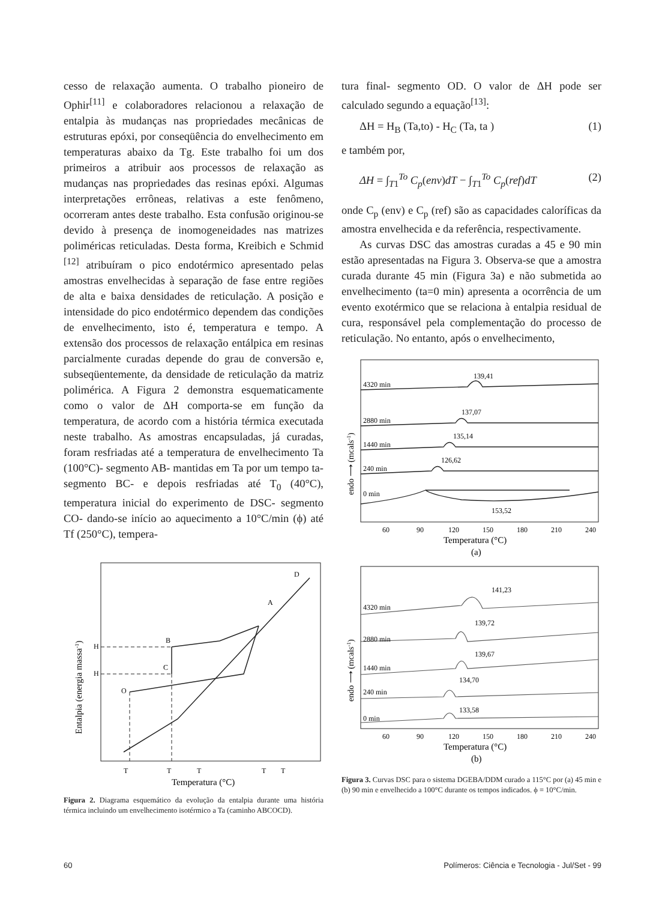cesso de relaxação aumenta. O trabalho pioneiro de Ophir<sup>[11]</sup> e colaboradores relacionou a relaxação de entalpia às mudanças nas propriedades mecânicas de estruturas epóxi, por conseqüência do envelhecimento em temperaturas abaixo da Tg. Este trabalho foi um dos primeiros a atribuir aos processos de relaxação as mudanças nas propriedades das resinas epóxi. Algumas interpretações errôneas, relativas a este fenômeno, ocorreram antes deste trabalho. Esta confusão originou-se devido à presença de inomogeneidades nas matrizes poliméricas reticuladas. Desta forma, Kreibich e Schmid <sup>[12]</sup> atribuíram o pico endotérmico apresentado pelas amostras envelhecidas à separação de fase entre regiões de alta e baixa densidades de reticulação. A posição e intensidade do pico endotérmico dependem das condições de envelhecimento, isto é, temperatura e tempo. A extensão dos processos de relaxação entálpica em resinas parcialmente curadas depende do grau de conversão e, subseqüentemente, da densidade de reticulação da matriz polimérica. A Figura 2 demonstra esquematicamente como o valor de ΔH comporta-se em função da temperatura, de acordo com a história térmica executada neste trabalho. As amostras encapsuladas, já curadas, foram resfriadas até a temperatura de envelhecimento Ta (100°C)- segmento AB- mantidas em Ta por um tempo ta- segmento BC- e depois resfriadas até T<sub>0</sub> (40°C), temperatura inicial do experimento de DSC- segmento CO- dando-se início ao aquecimento a 10°C/min (ϕ) até Tf (250°C), tempera-
H
H
B
C
O
A
D
T
T
T
T
T
Temperatura (°C)
Entalpia (energia massa-1)
Figura 2. Diagrama esquemático da evolução da entalpia durante uma história térmica incluindo um envelhecimento isotérmico a Ta (caminho ABCOCD).
tura final- segmento OD. O valor de ΔH pode ser calculado segundo a equação<sup>[13]</sup>:
ΔH = H<sub>B</sub> (Ta,to) - H<sub>C</sub> (Ta, ta ) (1)
e também por,
ΔH = ∫<sub>T1</sub><sup>To</sup> C<sub>p</sub>(env)dT − ∫<sub>T1</sub><sup>To</sup> C<sub>p</sub>(ref)dT (2)
onde C<sub>p</sub> (env) e C<sub>p</sub> (ref) são as capacidades caloríficas da amostra envelhecida e da referência, respectivamente.
As curvas DSC das amostras curadas a 45 e 90 min estão apresentadas na Figura 3. Observa-se que a amostra curada durante 45 min (Figura 3a) e não submetida ao envelhecimento (ta=0 min) apresenta a ocorrência de um evento exotérmico que se relaciona à entalpia residual de cura, responsável pela complementação do processo de reticulação. No entanto, após o envelhecimento,
4320 min
139,41
2880 min
137,07
1440 min
135,14
240 min
126,62
0 min
153,52
60
90
120
150
180
210
240
Temperatura (°C)
(a)
endo ⟶ (mcals-1)
4320 min
141,23
2880 min
139,72
1440 min
139,67
240 min
134,70
0 min
133,58
60
90
120
150
180
210
240
Temperatura (°C)
(b)
endo ⟶ (mcals-1)
Figura 3. Curvas DSC para o sistema DGEBA/DDM curado a 115°C por (a) 45 min e (b) 90 min e envelhecido a 100°C durante os tempos indicados. ϕ = 10°C/min.
60 Polímeros: Ciência e Tecnologia - Jul/Set - 99